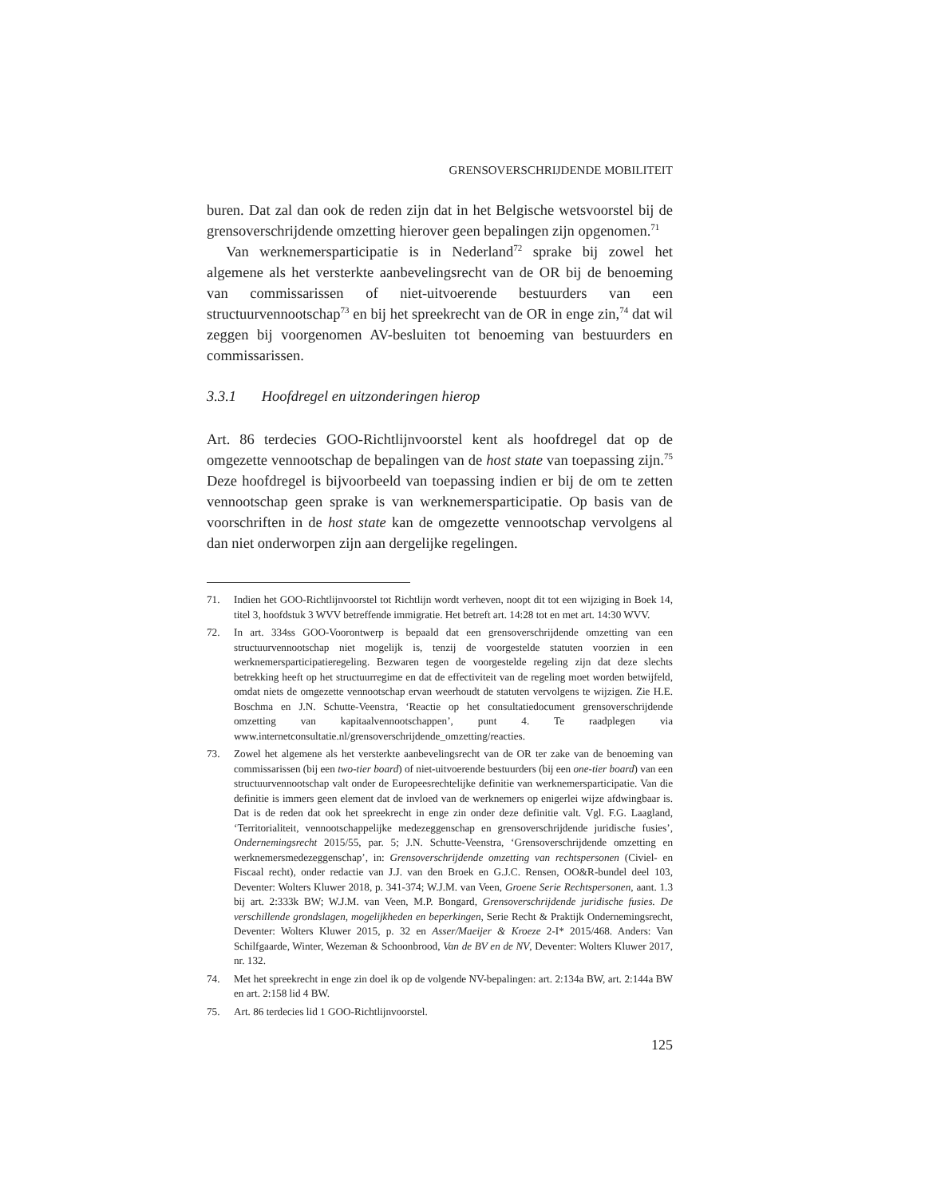GRENSOVERSCHRIJDENDE MOBILITEIT
buren. Dat zal dan ook de reden zijn dat in het Belgische wetsvoorstel bij de grensoverschrijdende omzetting hierover geen bepalingen zijn opgenomen.<sup>71</sup>
Van werknemersparticipatie is in Nederland<sup>72</sup> sprake bij zowel het algemene als het versterkte aanbevelingsrecht van de OR bij de benoeming van commissarissen of niet-uitvoerende bestuurders van een structuurvennootschap<sup>73</sup> en bij het spreekrecht van de OR in enge zin,<sup>74</sup> dat wil zeggen bij voorgenomen AV-besluiten tot benoeming van bestuurders en commissarissen.
3.3.1 Hoofdregel en uitzonderingen hierop
Art. 86 terdecies GOO-Richtlijnvoorstel kent als hoofdregel dat op de omgezette vennootschap de bepalingen van de host state van toepassing zijn.<sup>75</sup> Deze hoofdregel is bijvoorbeeld van toepassing indien er bij de om te zetten vennootschap geen sprake is van werknemersparticipatie. Op basis van de voorschriften in de host state kan de omgezette vennootschap vervolgens al dan niet onderworpen zijn aan dergelijke regelingen.
71. Indien het GOO-Richtlijnvoorstel tot Richtlijn wordt verheven, noopt dit tot een wijziging in Boek 14, titel 3, hoofdstuk 3 WVV betreffende immigratie. Het betreft art. 14:28 tot en met art. 14:30 WVV.
72. In art. 334ss GOO-Voorontwerp is bepaald dat een grensoverschrijdende omzetting van een structuurvennootschap niet mogelijk is, tenzij de voorgestelde statuten voorzien in een werknemersparticipatieregeling. Bezwaren tegen de voorgestelde regeling zijn dat deze slechts betrekking heeft op het structuurregime en dat de effectiviteit van de regeling moet worden betwijfeld, omdat niets de omgezette vennootschap ervan weerhoudt de statuten vervolgens te wijzigen. Zie H.E. Boschma en J.N. Schutte-Veenstra, ‘Reactie op het consultatiedocument grensoverschrijdende omzetting van kapitaalvennootschappen’, punt 4. Te raadplegen via www.internetconsultatie.nl/grensoverschrijdende_omzetting/reacties.
73. Zowel het algemene als het versterkte aanbevelingsrecht van de OR ter zake van de benoeming van commissarissen (bij een two-tier board) of niet-uitvoerende bestuurders (bij een one-tier board) van een structuurvennootschap valt onder de Europeesrechtelijke definitie van werknemersparticipatie. Van die definitie is immers geen element dat de invloed van de werknemers op enigerlei wijze afdwingbaar is. Dat is de reden dat ook het spreekrecht in enge zin onder deze definitie valt. Vgl. F.G. Laagland, ‘Territorialiteit, vennootschappelijke medezeggenschap en grensoverschrijdende juridische fusies’, Ondernemingsrecht 2015/55, par. 5; J.N. Schutte-Veenstra, ‘Grensoverschrijdende omzetting en werknemersmedezeggenschap’, in: Grensoverschrijdende omzetting van rechtspersonen (Civiel- en Fiscaal recht), onder redactie van J.J. van den Broek en G.J.C. Rensen, OO&R-bundel deel 103, Deventer: Wolters Kluwer 2018, p. 341-374; W.J.M. van Veen, Groene Serie Rechtspersonen, aant. 1.3 bij art. 2:333k BW; W.J.M. van Veen, M.P. Bongard, Grensoverschrijdende juridische fusies. De verschillende grondslagen, mogelijkheden en beperkingen, Serie Recht & Praktijk Ondernemingsrecht, Deventer: Wolters Kluwer 2015, p. 32 en Asser/Maeijer & Kroeze 2-I* 2015/468. Anders: Van Schilfgaarde, Winter, Wezeman & Schoonbrood, Van de BV en de NV, Deventer: Wolters Kluwer 2017, nr. 132.
74. Met het spreekrecht in enge zin doel ik op de volgende NV-bepalingen: art. 2:134a BW, art. 2:144a BW en art. 2:158 lid 4 BW.
75. Art. 86 terdecies lid 1 GOO-Richtlijnvoorstel.
125